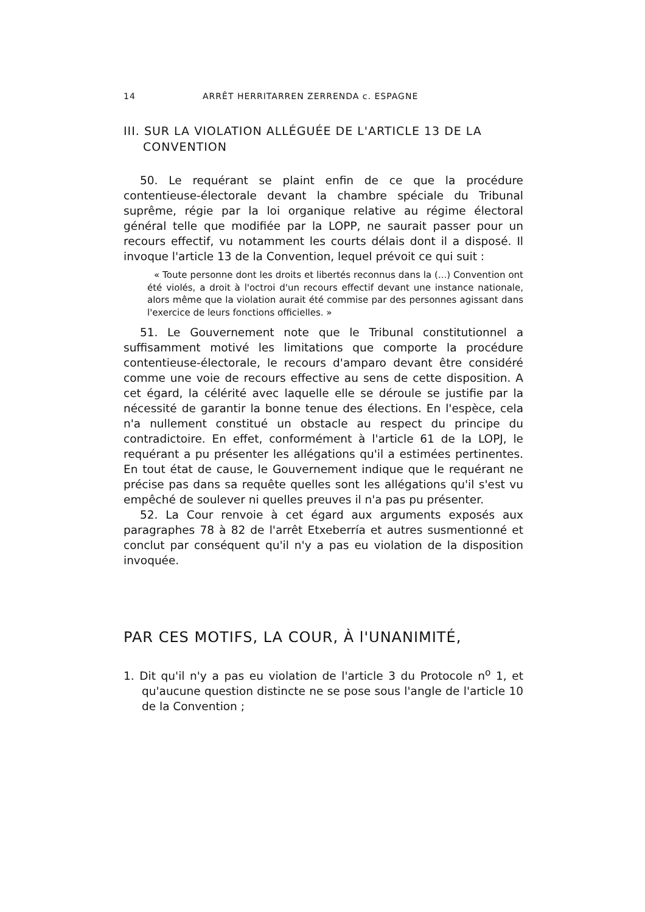14 ARRÊT HERRITARREN ZERRENDA c. ESPAGNE
III. SUR LA VIOLATION ALLÉGUÉE DE L'ARTICLE 13 DE LA CONVENTION
50. Le requérant se plaint enfin de ce que la procédure contentieuse-électorale devant la chambre spéciale du Tribunal suprême, régie par la loi organique relative au régime électoral général telle que modifiée par la LOPP, ne saurait passer pour un recours effectif, vu notamment les courts délais dont il a disposé. Il invoque l'article 13 de la Convention, lequel prévoit ce qui suit :
« Toute personne dont les droits et libertés reconnus dans la (...) Convention ont été violés, a droit à l'octroi d'un recours effectif devant une instance nationale, alors même que la violation aurait été commise par des personnes agissant dans l'exercice de leurs fonctions officielles. »
51. Le Gouvernement note que le Tribunal constitutionnel a suffisamment motivé les limitations que comporte la procédure contentieuse-électorale, le recours d'amparo devant être considéré comme une voie de recours effective au sens de cette disposition. A cet égard, la célérité avec laquelle elle se déroule se justifie par la nécessité de garantir la bonne tenue des élections. En l'espèce, cela n'a nullement constitué un obstacle au respect du principe du contradictoire. En effet, conformément à l'article 61 de la LOPJ, le requérant a pu présenter les allégations qu'il a estimées pertinentes. En tout état de cause, le Gouvernement indique que le requérant ne précise pas dans sa requête quelles sont les allégations qu'il s'est vu empêché de soulever ni quelles preuves il n'a pas pu présenter.
52. La Cour renvoie à cet égard aux arguments exposés aux paragraphes 78 à 82 de l'arrêt Etxeberría et autres susmentionné et conclut par conséquent qu'il n'y a pas eu violation de la disposition invoquée.
PAR CES MOTIFS, LA COUR, À l'UNANIMITÉ,
1. Dit qu'il n'y a pas eu violation de l'article 3 du Protocole n<sup>o</sup> 1, et qu'aucune question distincte ne se pose sous l'angle de l'article 10 de la Convention ;